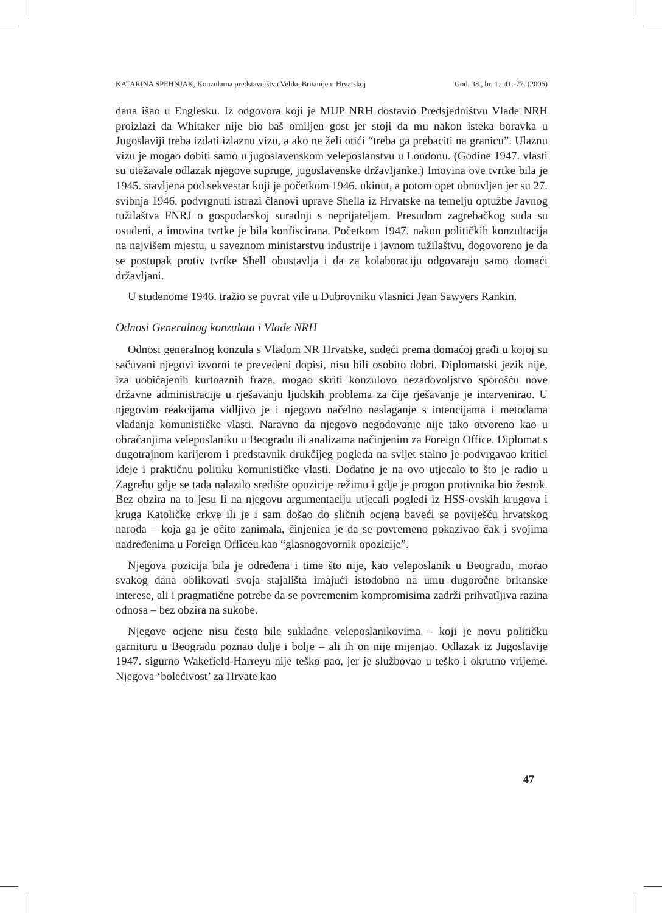KATARINA SPEHNJAK, Konzularna predstavništva Velike Britanije u Hrvatskoj God. 38., br. 1., 41.-77. (2006)
dana išao u Englesku. Iz odgovora koji je MUP NRH dostavio Predsjedništvu Vlade NRH proizlazi da Whitaker nije bio baš omiljen gost jer stoji da mu nakon isteka boravka u Jugoslaviji treba izdati izlaznu vizu, a ako ne želi otići “treba ga prebaciti na granicu”. Ulaznu vizu je mogao dobiti samo u jugoslavenskom veleposlanstvu u Londonu. (Godine 1947. vlasti su otežavale odlazak njegove supruge, jugoslavenske državljanke.) Imovina ove tvrtke bila je 1945. stavljena pod sekvestar koji je početkom 1946. ukinut, a potom opet obnovljen jer su 27. svibnja 1946. podvrgnuti istrazi članovi uprave Shella iz Hrvatske na temelju optužbe Javnog tužilaštva FNRJ o gospodarskoj suradnji s neprijateljem. Presudom zagrebačkog suda su osuđeni, a imovina tvrtke je bila konfiscirana. Početkom 1947. nakon političkih konzultacija na najvišem mjestu, u saveznom ministarstvu industrije i javnom tužilaštvu, dogovoreno je da se postupak protiv tvrtke Shell obustavlja i da za kolaboraciju odgovaraju samo domaći državljani.
U studenome 1946. tražio se povrat vile u Dubrovniku vlasnici Jean Sawyers Rankin.
Odnosi Generalnog konzulata i Vlade NRH
Odnosi generalnog konzula s Vladom NR Hrvatske, sudeći prema domaćoj građi u kojoj su sačuvani njegovi izvorni te prevedeni dopisi, nisu bili osobito dobri. Diplomatski jezik nije, iza uobičajenih kurtoaznih fraza, mogao skriti konzulovo nezadovoljstvo sporošću nove državne administracije u rješavanju ljudskih problema za čije rješavanje je intervenirao. U njegovim reakcijama vidljivo je i njegovo načelno neslaganje s intencijama i metodama vladanja komunističke vlasti. Naravno da njegovo negodovanje nije tako otvoreno kao u obraćanjima veleposlaniku u Beogradu ili analizama načinjenim za Foreign Office. Diplomat s dugotrajnom karijerom i predstavnik drukčijeg pogleda na svijet stalno je podvrgavao kritici ideje i praktičnu politiku komunističke vlasti. Dodatno je na ovo utjecalo to što je radio u Zagrebu gdje se tada nalazilo središte opozicije režimu i gdje je progon protivnika bio žestok. Bez obzira na to jesu li na njegovu argumentaciju utjecali pogledi iz HSS-ovskih krugova i kruga Katoličke crkve ili je i sam došao do sličnih ocjena baveći se poviješću hrvatskog naroda – koja ga je očito zanimala, činjenica je da se povremeno pokazivao čak i svojima nadređenima u Foreign Officeu kao “glasnogovornik opozicije”.
Njegova pozicija bila je određena i time što nije, kao veleposlanik u Beogradu, morao svakog dana oblikovati svoja stajališta imajući istodobno na umu dugoročne britanske interese, ali i pragmatične potrebe da se povremenim kompromisima zadrži prihvatljiva razina odnosa – bez obzira na sukobe.
Njegove ocjene nisu često bile sukladne veleposlanikovima – koji je novu političku garnituru u Beogradu poznao dulje i bolje – ali ih on nije mijenjao. Odlazak iz Jugoslavije 1947. sigurno Wakefield-Harreyu nije teško pao, jer je službovao u teško i okrutno vrijeme. Njegova ‘bolećivost’ za Hrvate kao
47